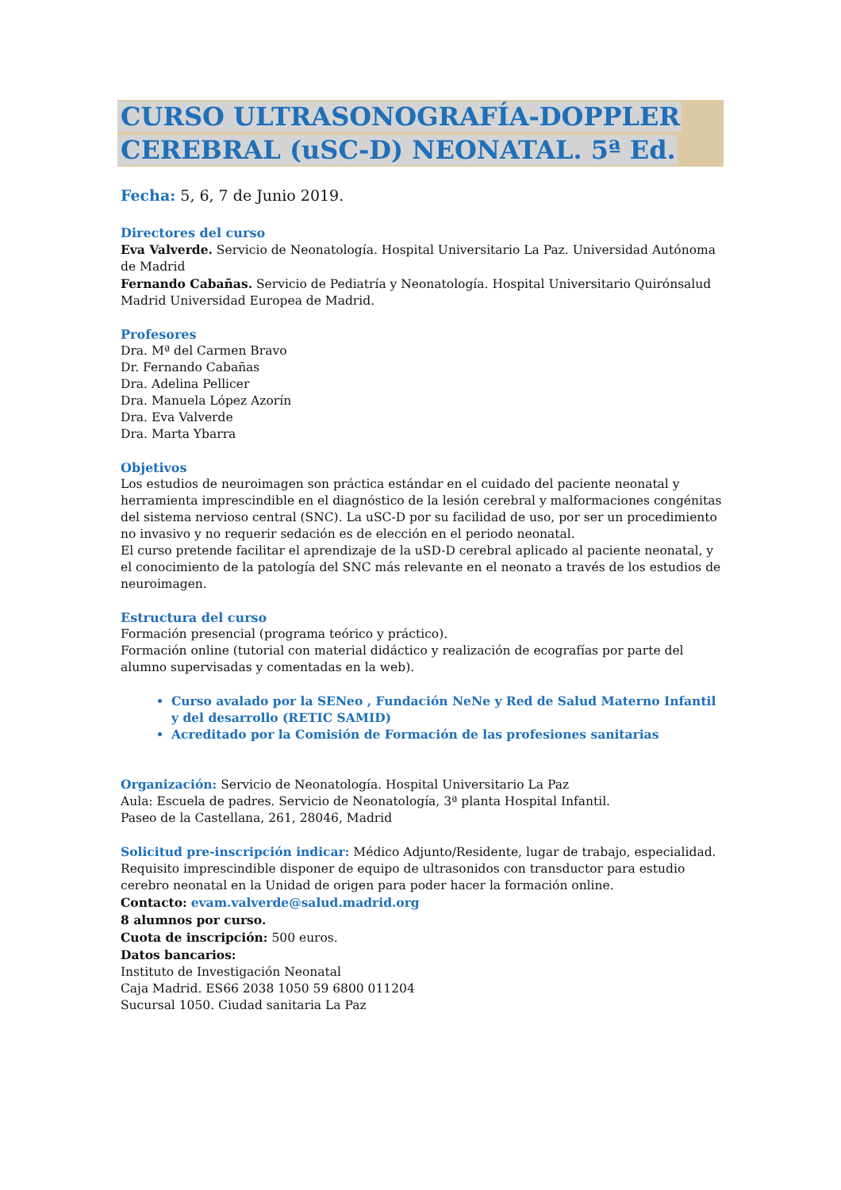CURSO ULTRASONOGRAFÍA-DOPPLER
CEREBRAL (uSC-D) NEONATAL. 5ª Ed.
Fecha: 5, 6, 7 de Junio 2019.
Directores del curso
Eva Valverde. Servicio de Neonatología. Hospital Universitario La Paz. Universidad Autónoma de Madrid
Fernando Cabañas. Servicio de Pediatría y Neonatología. Hospital Universitario Quirónsalud Madrid Universidad Europea de Madrid.
Profesores
Dra. Mª del Carmen Bravo
Dr. Fernando Cabañas
Dra. Adelina Pellicer
Dra. Manuela López Azorín
Dra. Eva Valverde
Dra. Marta Ybarra
Objetivos
Los estudios de neuroimagen son práctica estándar en el cuidado del paciente neonatal y herramienta imprescindible en el diagnóstico de la lesión cerebral y malformaciones congénitas del sistema nervioso central (SNC). La uSC-D por su facilidad de uso, por ser un procedimiento no invasivo y no requerir sedación es de elección en el periodo neonatal.
El curso pretende facilitar el aprendizaje de la uSD-D cerebral aplicado al paciente neonatal, y el conocimiento de la patología del SNC más relevante en el neonato a través de los estudios de neuroimagen.
Estructura del curso
Formación presencial (programa teórico y práctico).
Formación online (tutorial con material didáctico y realización de ecografías por parte del alumno supervisadas y comentadas en la web).
Curso avalado por la SENeo , Fundación NeNe y Red de Salud Materno Infantil y del desarrollo (RETIC SAMID)
Acreditado por la Comisión de Formación de las profesiones sanitarias
Organización: Servicio de Neonatología. Hospital Universitario La Paz
Aula: Escuela de padres. Servicio de Neonatología, 3ª planta Hospital Infantil.
Paseo de la Castellana, 261, 28046, Madrid
Solicitud pre-inscripción indicar: Médico Adjunto/Residente, lugar de trabajo, especialidad. Requisito imprescindible disponer de equipo de ultrasonidos con transductor para estudio cerebro neonatal en la Unidad de origen para poder hacer la formación online.
Contacto: evam.valverde@salud.madrid.org
8 alumnos por curso.
Cuota de inscripción: 500 euros.
Datos bancarios:
Instituto de Investigación Neonatal
Caja Madrid. ES66 2038 1050 59 6800 011204
Sucursal 1050. Ciudad sanitaria La Paz